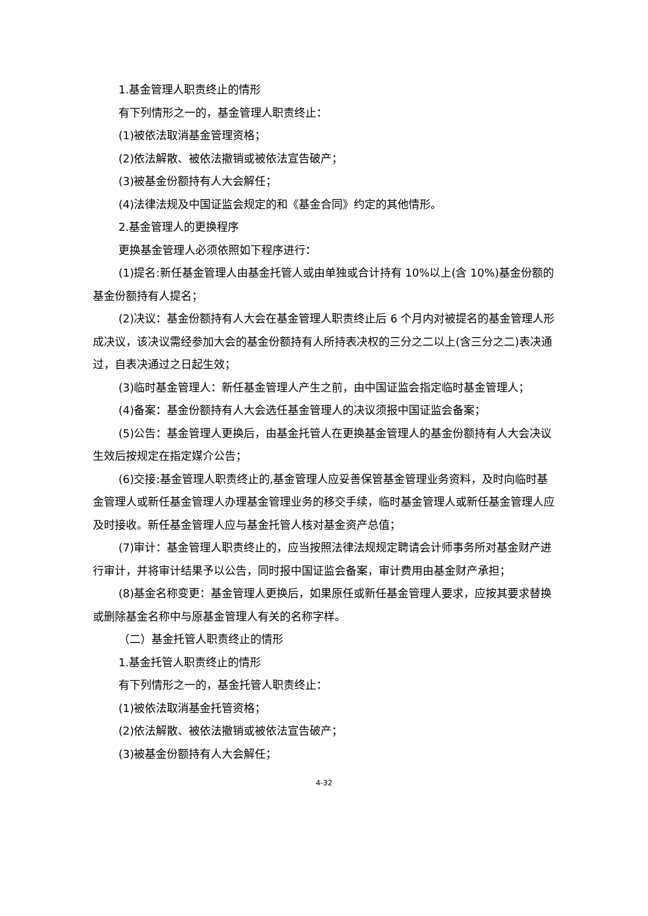1.基金管理人职责终止的情形
有下列情形之一的，基金管理人职责终止：
(1)被依法取消基金管理资格；
(2)依法解散、被依法撤销或被依法宣告破产；
(3)被基金份额持有人大会解任；
(4)法律法规及中国证监会规定的和《基金合同》约定的其他情形。
2.基金管理人的更换程序
更换基金管理人必须依照如下程序进行：
(1)提名:新任基金管理人由基金托管人或由单独或合计持有 10%以上(含 10%)基金份额的基金份额持有人提名；
(2)决议：基金份额持有人大会在基金管理人职责终止后 6 个月内对被提名的基金管理人形成决议，该决议需经参加大会的基金份额持有人所持表决权的三分之二以上(含三分之二)表决通过，自表决通过之日起生效；
(3)临时基金管理人：新任基金管理人产生之前，由中国证监会指定临时基金管理人；
(4)备案：基金份额持有人大会选任基金管理人的决议须报中国证监会备案；
(5)公告：基金管理人更换后，由基金托管人在更换基金管理人的基金份额持有人大会决议生效后按规定在指定媒介公告；
(6)交接:基金管理人职责终止的,基金管理人应妥善保管基金管理业务资料，及时向临时基金管理人或新任基金管理人办理基金管理业务的移交手续，临时基金管理人或新任基金管理人应及时接收。新任基金管理人应与基金托管人核对基金资产总值；
(7)审计：基金管理人职责终止的，应当按照法律法规规定聘请会计师事务所对基金财产进行审计，并将审计结果予以公告，同时报中国证监会备案，审计费用由基金财产承担；
(8)基金名称变更：基金管理人更换后，如果原任或新任基金管理人要求，应按其要求替换或删除基金名称中与原基金管理人有关的名称字样。
（二）基金托管人职责终止的情形
1.基金托管人职责终止的情形
有下列情形之一的，基金托管人职责终止：
(1)被依法取消基金托管资格；
(2)依法解散、被依法撤销或被依法宣告破产；
(3)被基金份额持有人大会解任；
4-32